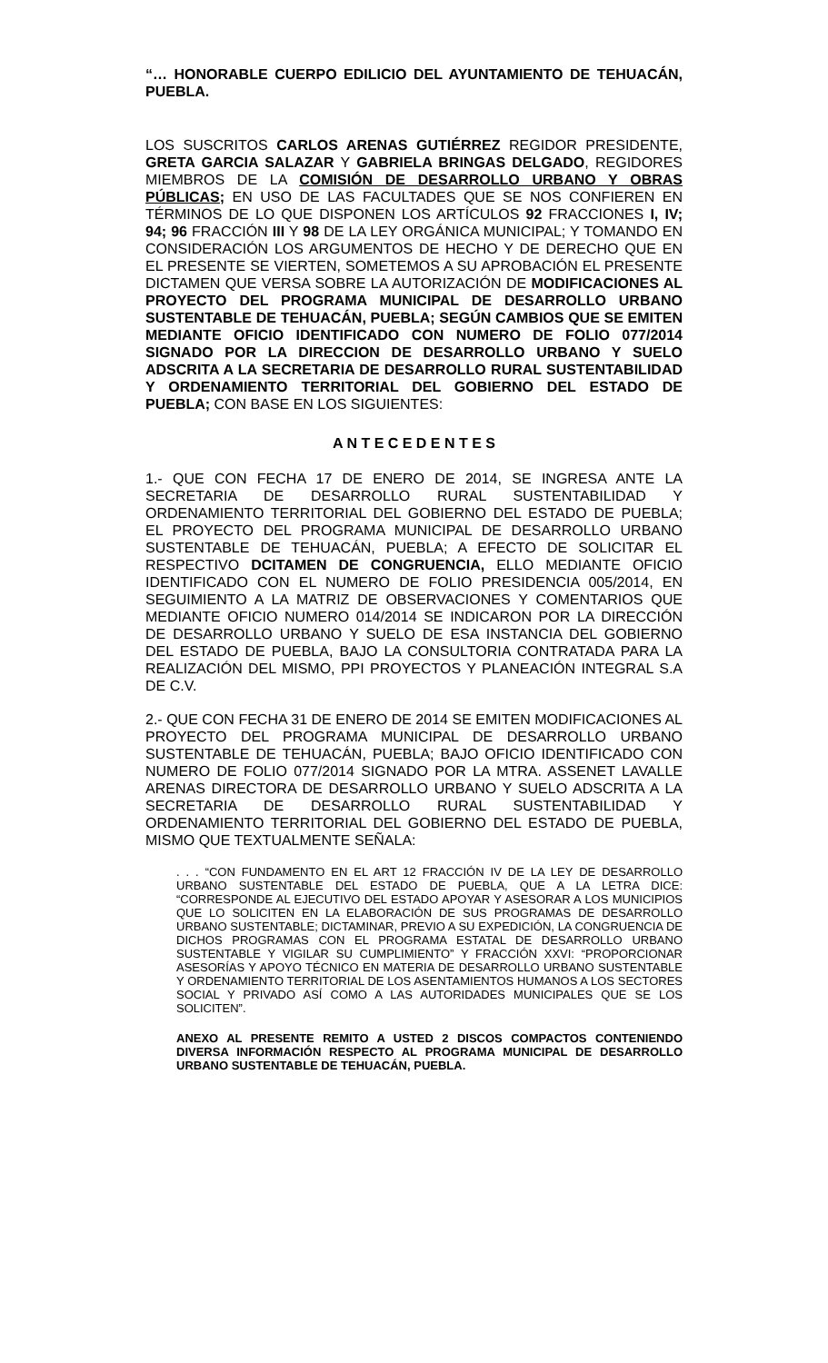“… HONORABLE CUERPO EDILICIO DEL AYUNTAMIENTO DE TEHUACÁN, PUEBLA.
LOS SUSCRITOS CARLOS ARENAS GUTIÉRREZ REGIDOR PRESIDENTE, GRETA GARCIA SALAZAR Y GABRIELA BRINGAS DELGADO, REGIDORES MIEMBROS DE LA COMISIÓN DE DESARROLLO URBANO Y OBRAS PÚBLICAS; EN USO DE LAS FACULTADES QUE SE NOS CONFIEREN EN TÉRMINOS DE LO QUE DISPONEN LOS ARTÍCULOS 92 FRACCIONES I, IV; 94; 96 FRACCIÓN III Y 98 DE LA LEY ORGÁNICA MUNICIPAL; Y TOMANDO EN CONSIDERACIÓN LOS ARGUMENTOS DE HECHO Y DE DERECHO QUE EN EL PRESENTE SE VIERTEN, SOMETEMOS A SU APROBACIÓN EL PRESENTE DICTAMEN QUE VERSA SOBRE LA AUTORIZACIÓN DE MODIFICACIONES AL PROYECTO DEL PROGRAMA MUNICIPAL DE DESARROLLO URBANO SUSTENTABLE DE TEHUACÁN, PUEBLA; SEGÚN CAMBIOS QUE SE EMITEN MEDIANTE OFICIO IDENTIFICADO CON NUMERO DE FOLIO 077/2014 SIGNADO POR LA DIRECCION DE DESARROLLO URBANO Y SUELO ADSCRITA A LA SECRETARIA DE DESARROLLO RURAL SUSTENTABILIDAD Y ORDENAMIENTO TERRITORIAL DEL GOBIERNO DEL ESTADO DE PUEBLA; CON BASE EN LOS SIGUIENTES:
A N T E C E D E N T E S
1.- QUE CON FECHA 17 DE ENERO DE 2014, SE INGRESA ANTE LA SECRETARIA DE DESARROLLO RURAL SUSTENTABILIDAD Y ORDENAMIENTO TERRITORIAL DEL GOBIERNO DEL ESTADO DE PUEBLA; EL PROYECTO DEL PROGRAMA MUNICIPAL DE DESARROLLO URBANO SUSTENTABLE DE TEHUACÁN, PUEBLA; A EFECTO DE SOLICITAR EL RESPECTIVO DCITAMEN DE CONGRUENCIA, ELLO MEDIANTE OFICIO IDENTIFICADO CON EL NUMERO DE FOLIO PRESIDENCIA 005/2014, EN SEGUIMIENTO A LA MATRIZ DE OBSERVACIONES Y COMENTARIOS QUE MEDIANTE OFICIO NUMERO 014/2014 SE INDICARON POR LA DIRECCIÓN DE DESARROLLO URBANO Y SUELO DE ESA INSTANCIA DEL GOBIERNO DEL ESTADO DE PUEBLA, BAJO LA CONSULTORIA CONTRATADA PARA LA REALIZACIÓN DEL MISMO, PPI PROYECTOS Y PLANEACIÓN INTEGRAL S.A DE C.V.
2.- QUE CON FECHA 31 DE ENERO DE 2014 SE EMITEN MODIFICACIONES AL PROYECTO DEL PROGRAMA MUNICIPAL DE DESARROLLO URBANO SUSTENTABLE DE TEHUACÁN, PUEBLA; BAJO OFICIO IDENTIFICADO CON NUMERO DE FOLIO 077/2014 SIGNADO POR LA MTRA. ASSENET LAVALLE ARENAS DIRECTORA DE DESARROLLO URBANO Y SUELO ADSCRITA A LA SECRETARIA DE DESARROLLO RURAL SUSTENTABILIDAD Y ORDENAMIENTO TERRITORIAL DEL GOBIERNO DEL ESTADO DE PUEBLA, MISMO QUE TEXTUALMENTE SEÑALA:
. . . “CON FUNDAMENTO EN EL ART 12 FRACCIÓN IV DE LA LEY DE DESARROLLO URBANO SUSTENTABLE DEL ESTADO DE PUEBLA, QUE A LA LETRA DICE: “CORRESPONDE AL EJECUTIVO DEL ESTADO APOYAR Y ASESORAR A LOS MUNICIPIOS QUE LO SOLICITEN EN LA ELABORACIÓN DE SUS PROGRAMAS DE DESARROLLO URBANO SUSTENTABLE; DICTAMINAR, PREVIO A SU EXPEDICIÓN, LA CONGRUENCIA DE DICHOS PROGRAMAS CON EL PROGRAMA ESTATAL DE DESARROLLO URBANO SUSTENTABLE Y VIGILAR SU CUMPLIMIENTO” Y FRACCIÓN XXVI: “PROPORCIONAR ASESORÍAS Y APOYO TÉCNICO EN MATERIA DE DESARROLLO URBANO SUSTENTABLE Y ORDENAMIENTO TERRITORIAL DE LOS ASENTAMIENTOS HUMANOS A LOS SECTORES SOCIAL Y PRIVADO ASÍ COMO A LAS AUTORIDADES MUNICIPALES QUE SE LOS SOLICITEN”.
ANEXO AL PRESENTE REMITO A USTED 2 DISCOS COMPACTOS CONTENIENDO DIVERSA INFORMACIÓN RESPECTO AL PROGRAMA MUNICIPAL DE DESARROLLO URBANO SUSTENTABLE DE TEHUACÁN, PUEBLA.